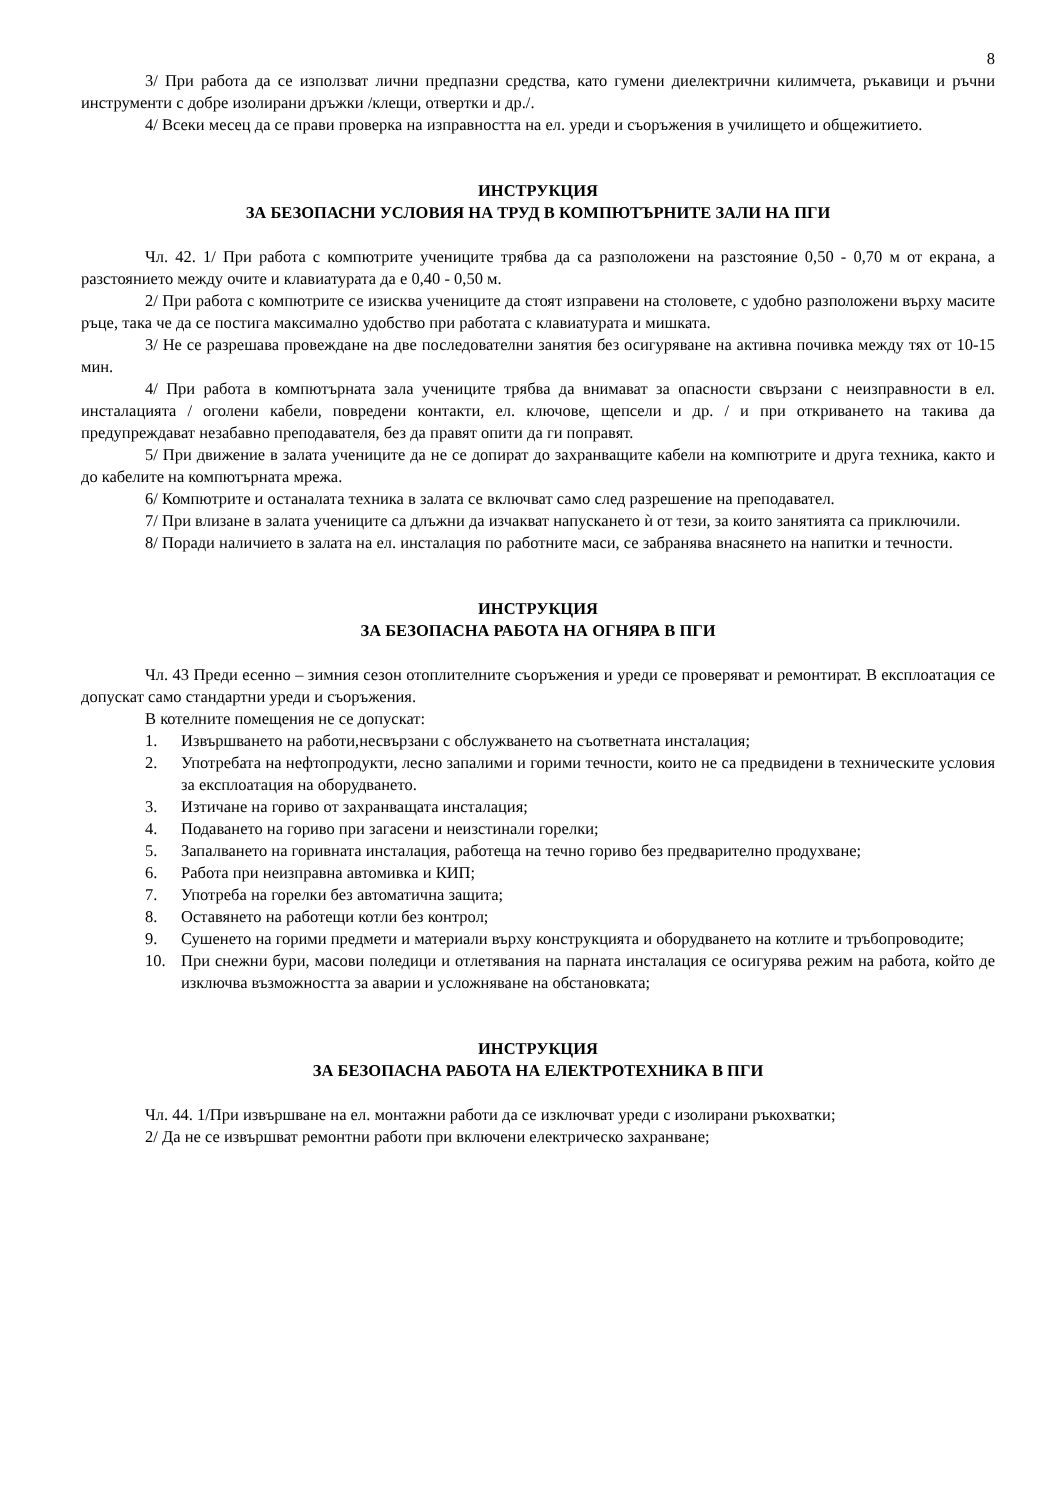8
3/ При работа да се използват лични предпазни средства, като гумени диелектрични килимчета, ръкавици и ръчни инструменти с добре изолирани дръжки /клещи, отвертки и др./.
4/ Всеки месец да се прави проверка на изправността на ел. уреди и съоръжения в училището и общежитието.
ИНСТРУКЦИЯ
ЗА БЕЗОПАСНИ УСЛОВИЯ НА ТРУД В КОМПЮТЪРНИТЕ ЗАЛИ НА ПГИ
Чл. 42. 1/ При работа с компютрите учениците трябва да са разположени на разстояние 0,50 - 0,70 м от екрана, а разстоянието между очите и клавиатурата да е 0,40 - 0,50 м.
2/ При работа с компютрите се изисква учениците да стоят изправени на столовете, с удобно разположени върху масите ръце, така че да се постига максимално удобство при работата с клавиатурата и мишката.
3/ Не се разрешава провеждане на две последователни занятия без осигуряване на активна почивка между тях от 10-15 мин.
4/ При работа в компютърната зала учениците трябва да внимават за опасности свързани с неизправности в ел. инсталацията / оголени кабели, повредени контакти, ел. ключове, щепсели и др. / и при откриването на такива да предупреждават незабавно преподавателя, без да правят опити да ги поправят.
5/ При движение в залата учениците да не се допират до захранващите кабели на компютрите и друга техника, както и до кабелите на компютърната мрежа.
6/ Компютрите и останалата техника в залата се включват само след разрешение на преподавател.
7/ При влизане в залата учениците са длъжни да изчакват напускането ѝ от тези, за които занятията са приключили.
8/ Поради наличието в залата на ел. инсталация по работните маси, се забранява внасянето на напитки и течности.
ИНСТРУКЦИЯ
ЗА БЕЗОПАСНА РАБОТА НА ОГНЯРА В ПГИ
Чл. 43 Преди есенно – зимния сезон отоплителните съоръжения и уреди се проверяват и ремонтират. В експлоатация се допускат само стандартни уреди и съоръжения.
В котелните помещения не се допускат:
1. Извършването на работи,несвързани с обслужването на съответната инсталация;
2. Употребата на нефтопродукти, лесно запалими и горими течности, които не са предвидени в техническите условия за експлоатация на оборудването.
3. Изтичане на гориво от захранващата инсталация;
4. Подаването на гориво при загасени и неизстинали горелки;
5. Запалването на горивната инсталация, работеща на течно гориво без предварително продухване;
6. Работа при неизправна автомивка и КИП;
7. Употреба на горелки без автоматична защита;
8. Оставянето на работещи котли без контрол;
9. Сушенето на горими предмети и материали върху конструкцията и оборудването на котлите и тръбопроводите;
10. При снежни бури, масови поледици и отлетявания на парната инсталация се осигурява режим на работа, който де изключва възможността за аварии и усложняване на обстановката;
ИНСТРУКЦИЯ
ЗА БЕЗОПАСНА РАБОТА НА ЕЛЕКТРОТЕХНИКА В ПГИ
Чл. 44. 1/При извършване на ел. монтажни работи да се изключват уреди с изолирани ръкохватки;
2/ Да не се извършват ремонтни работи при включени електрическо захранване;